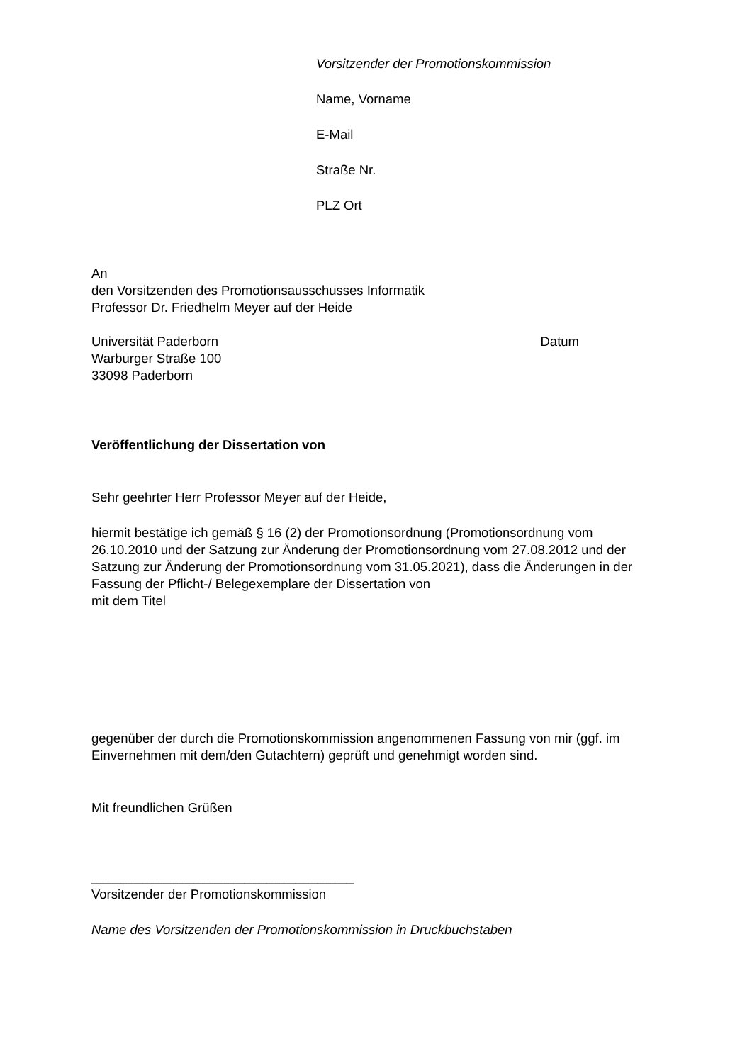Vorsitzender der Promotionskommission
Name, Vorname
E-Mail
Straße Nr.
PLZ Ort
An
den Vorsitzenden des Promotionsausschusses Informatik
Professor Dr. Friedhelm Meyer auf der Heide
Universität Paderborn Datum
Warburger Straße 100
33098 Paderborn
Veröffentlichung der Dissertation von
Sehr geehrter Herr Professor Meyer auf der Heide,
hiermit bestätige ich gemäß § 16 (2) der Promotionsordnung (Promotionsordnung vom 26.10.2010 und der Satzung zur Änderung der Promotionsordnung vom 27.08.2012 und der Satzung zur Änderung der Promotionsordnung vom 31.05.2021), dass die Änderungen in der Fassung der Pflicht-/ Belegexemplare der Dissertation von
mit dem Titel
gegenüber der durch die Promotionskommission angenommenen Fassung von mir (ggf. im Einvernehmen mit dem/den Gutachtern) geprüft und genehmigt worden sind.
Mit freundlichen Grüßen
____________________________________
Vorsitzender der Promotionskommission
Name des Vorsitzenden der Promotionskommission in Druckbuchstaben